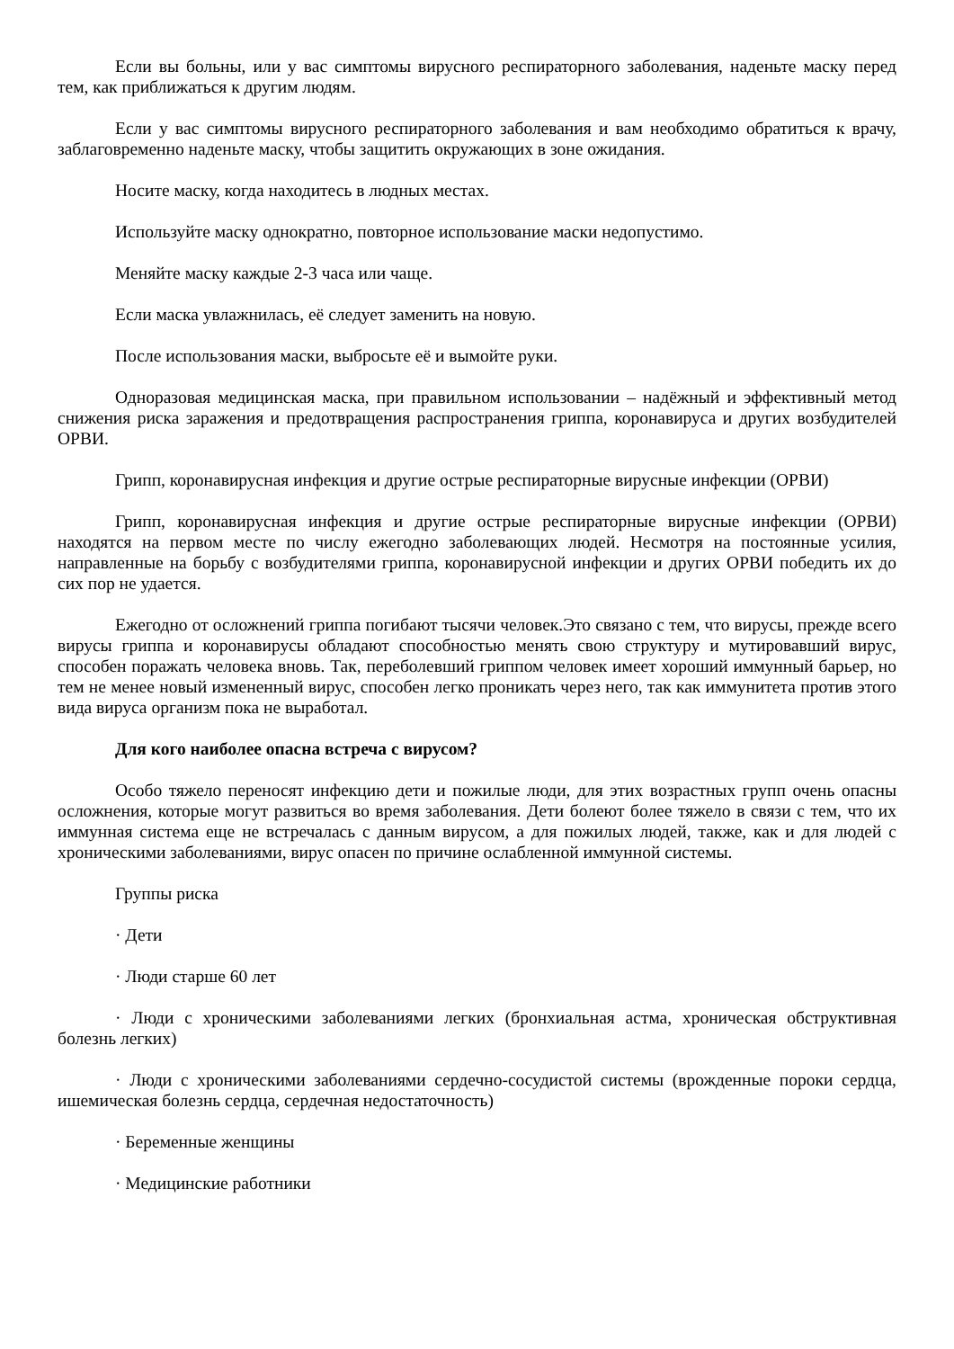Если вы больны, или у вас симптомы вирусного респираторного заболевания, наденьте маску перед тем, как приближаться к другим людям.
Если у вас симптомы вирусного респираторного заболевания и вам необходимо обратиться к врачу, заблаговременно наденьте маску, чтобы защитить окружающих в зоне ожидания.
Носите маску, когда находитесь в людных местах.
Используйте маску однократно, повторное использование маски недопустимо.
Меняйте маску каждые 2-3 часа или чаще.
Если маска увлажнилась, её следует заменить на новую.
После использования маски, выбросьте её и вымойте руки.
Одноразовая медицинская маска, при правильном использовании – надёжный и эффективный метод снижения риска заражения и предотвращения распространения гриппа, коронавируса и других возбудителей ОРВИ.
Грипп, коронавирусная инфекция и другие острые респираторные вирусные инфекции (ОРВИ)
Грипп, коронавирусная инфекция и другие острые респираторные вирусные инфекции (ОРВИ) находятся на первом месте по числу ежегодно заболевающих людей. Несмотря на постоянные усилия, направленные на борьбу с возбудителями гриппа, коронавирусной инфекции и других ОРВИ победить их до сих пор не удается.
Ежегодно от осложнений гриппа погибают тысячи человек.Это связано с тем, что вирусы, прежде всего вирусы гриппа и коронавирусы обладают способностью менять свою структуру и мутировавший вирус, способен поражать человека вновь. Так, переболевший гриппом человек имеет хороший иммунный барьер, но тем не менее новый измененный вирус, способен легко проникать через него, так как иммунитета против этого вида вируса организм пока не выработал.
Для кого наиболее опасна встреча с вирусом?
Особо тяжело переносят инфекцию дети и пожилые люди, для этих возрастных групп очень опасны осложнения, которые могут развиться во время заболевания. Дети болеют более тяжело в связи с тем, что их иммунная система еще не встречалась с данным вирусом, а для пожилых людей, также, как и для людей с хроническими заболеваниями, вирус опасен по причине ослабленной иммунной системы.
Группы риска
· Дети
· Люди старше 60 лет
· Люди с хроническими заболеваниями легких (бронхиальная астма, хроническая обструктивная болезнь легких)
· Люди с хроническими заболеваниями сердечно-сосудистой системы (врожденные пороки сердца, ишемическая болезнь сердца, сердечная недостаточность)
· Беременные женщины
· Медицинские работники